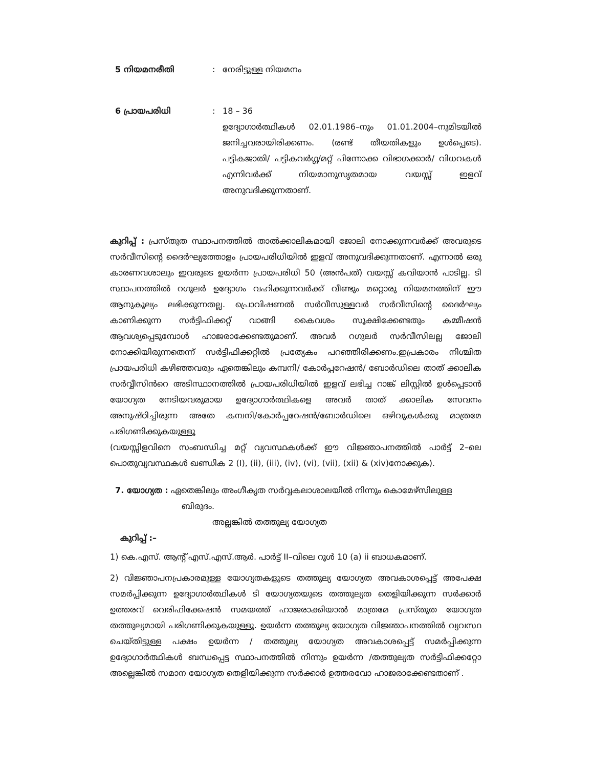5 നിയമനരീതി : നേരിട്ടുള്ള നിയമനം
6 പ്രായപരിധി : 18 – 36
ഉദ്യോഗാർത്ഥികൾ 02.01.1986–നും 01.01.2004–നുമിടയിൽ ജനിച്ചവരായിരിക്കണം. (രണ്ട് തീയതികളും ഉൾപ്പെടെ). പട്ടികജാതി/ പട്ടികവർഗ്ഗ/മറ്റ് പിന്നോക്ക വിഭാഗക്കാർ/ വിധവകൾ എന്നിവർക്ക് നിയമാനുസൃതമായ വയസ്സ് ഇളവ് അനുവദിക്കുന്നതാണ്.
കുറിപ്പ് : പ്രസ്തുത സ്ഥാപനത്തിൽ താൽക്കാലികമായി ജോലി നോക്കുന്നവർക്ക് അവരുടെ സർവീസിന്റെ ദൈർഘ്യത്തോളം പ്രായപരിധിയിൽ ഇളവ് അനുവദിക്കുന്നതാണ്. എന്നാൽ ഒരു കാരണവശാലും ഇവരുടെ ഉയർന്ന പ്രായപരിധി 50 (അൻപത്) വയസ്സ് കവിയാൻ പാടില്ല. ടി സ്ഥാപനത്തിൽ റഗുലർ ഉദ്യോഗം വഹിക്കുന്നവർക്ക് വീണ്ടും മറ്റൊരു നിയമനത്തിന് ഈ ആനുകൂല്യം ലഭിക്കുന്നതല്ല. പ്രൊവിഷണൽ സർവീസുള്ളവർ സർവീസിന്റെ ദൈർഘ്യം കാണിക്കുന്ന സർട്ടിഫിക്കറ്റ് വാങ്ങി കൈവശം സൂക്ഷിക്കേണ്ടതും കമ്മീഷൻ ആവശ്യപ്പെടുമ്പോൾ ഹാജരാക്കേണ്ടതുമാണ്. അവർ റഗുലർ സർവീസിലല്ല ജോലി നോക്കിയിരുന്നതെന്ന് സർട്ടിഫിക്കറ്റിൽ പ്രത്യേകം പറഞ്ഞിരിക്കണം.ഇപ്രകാരം നിശ്ചിത പ്രായപരിധി കഴിഞ്ഞവരും ഏതെങ്കിലും കമ്പനി/ കോർപ്പറേഷൻ/ ബോർഡിലെ താത് ക്കാലിക സർവ്വീസിൻറെ അടിസ്ഥാനത്തിൽ പ്രായപരിധിയിൽ ഇളവ് ലഭിച്ച റാങ്ക് ലിസ്റ്റിൽ ഉൾപ്പെടാൻ യോഗ്യത നേടിയവരുമായ ഉദ്യോഗാർത്ഥികളെ അവർ താത് ക്കാലിക സേവനം അനുഷ്ഠിച്ചിരുന്ന അതേ കമ്പനി/കോർപ്പറേഷൻ/ബോർഡിലെ ഒഴിവുകൾക്കു മാത്രമേ പരിഗണിക്കുകയുള്ളൂ
(വയസ്സിളവിനെ സംബന്ധിച്ച മറ്റ് വ്യവസ്ഥകൾക്ക് ഈ വിജ്ഞാപനത്തിൽ പാർട്ട് 2–ലെ പൊതുവ്യവസ്ഥകൾ ഖണ്ഡിക 2 (I), (ii), (iii), (iv), (vi), (vii), (xii) & (xiv)നോക്കുക).
7. യോഗ്യത : ഏതെങ്കിലും അംഗീകൃത സർവ്വകലാശാലയിൽ നിന്നും കൊമേഴ്സിലുള്ള
ബിരുദം.
അല്ലങ്കിൽ തത്തുല്യ യോഗ്യത
കുറിപ്പ് :–
1) കെ.എസ്. ആന്റ് എസ്.എസ്.ആർ. പാർട്ട് II–വിലെ റൂൾ 10 (a) ii ബാധകമാണ്.
2) വിജ്ഞാപനപ്രകാരമുള്ള യോഗ്യതകളുടെ തത്തുല്യ യോഗ്യത അവകാശപ്പെട്ട് അപേക്ഷ സമർപ്പിക്കുന്ന ഉദ്യോഗാർത്ഥികൾ ടി യോഗ്യതയുടെ തത്തുല്യത തെളിയിക്കുന്ന സർക്കാർ ഉത്തരവ് വെരിഫിക്കേഷൻ സമയത്ത് ഹാജരാക്കിയാൽ മാത്രമേ പ്രസ്തുത യോഗ്യത തത്തുല്യമായി പരിഗണിക്കുകയുള്ളൂ. ഉയർന്ന തത്തുല്യ യോഗ്യത വിജ്ഞാപനത്തിൽ വ്യവസ്ഥ ചെയ്തിട്ടുള്ള പക്ഷം ഉയർന്ന / തത്തുല്യ യോഗ്യത അവകാശപ്പെട്ട് സമർപ്പിക്കുന്ന ഉദ്യോഗാർത്ഥികൾ ബന്ധപ്പെട്ട സ്ഥാപനത്തിൽ നിന്നും ഉയർന്ന /തത്തുല്യത സർട്ടിഫിക്കറ്റോ അല്ലെങ്കിൽ സമാന യോഗ്യത തെളിയിക്കുന്ന സർക്കാർ ഉത്തരവോ ഹാജരാക്കേണ്ടതാണ് .